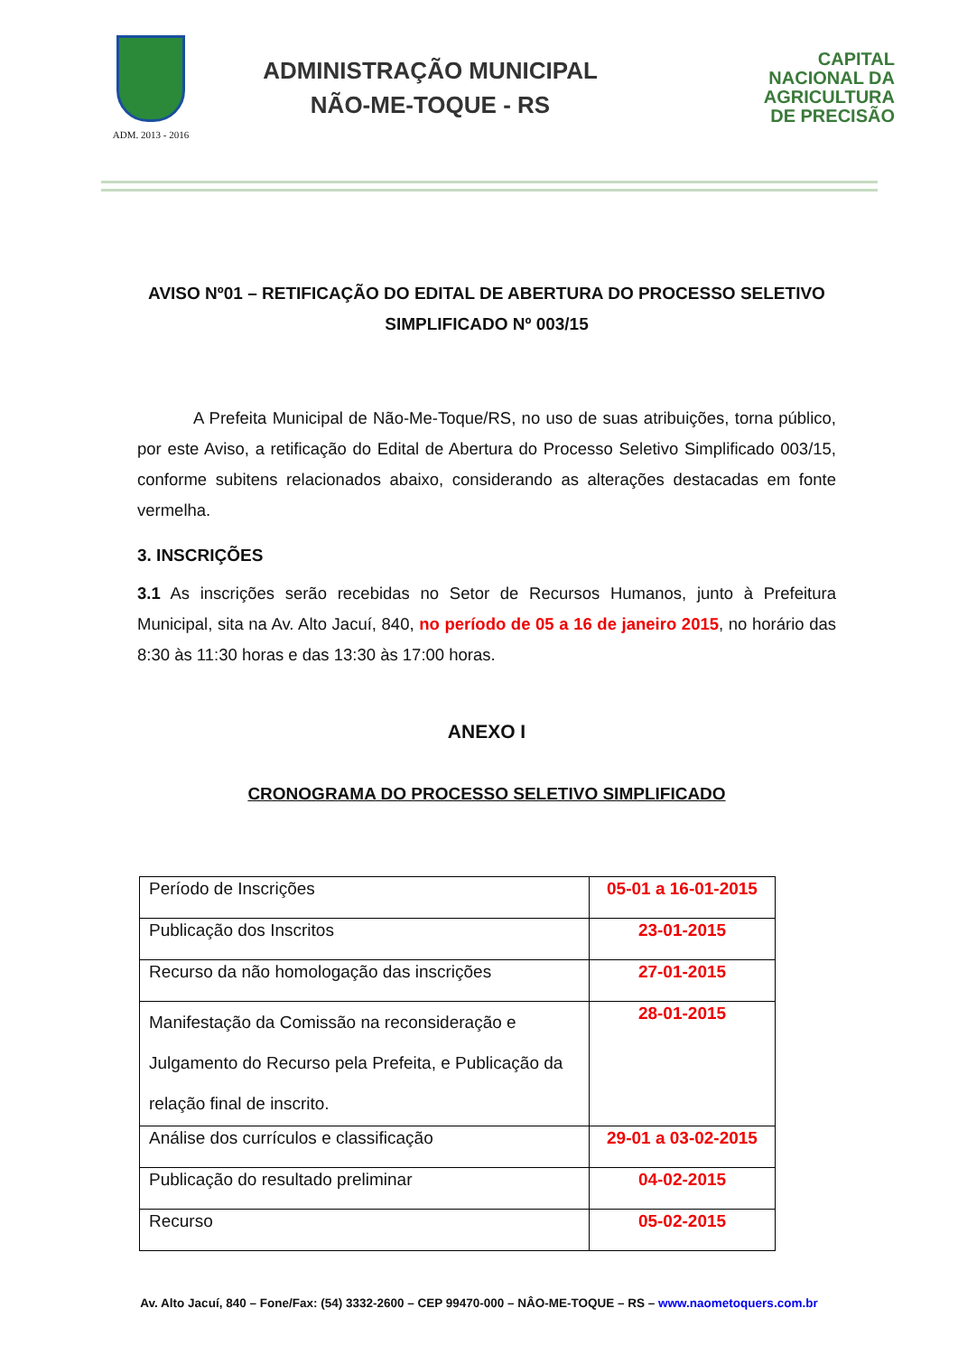ADM. 2013 - 2016
ADMINISTRAÇÃO MUNICIPAL
NÃO-ME-TOQUE - RS
CAPITAL
NACIONAL DA
AGRICULTURA
DE PRECISÃO
AVISO Nº01 – RETIFICAÇÃO DO EDITAL DE ABERTURA DO PROCESSO SELETIVO SIMPLIFICADO Nº 003/15
A Prefeita Municipal de Não-Me-Toque/RS, no uso de suas atribuições, torna público, por este Aviso, a retificação do Edital de Abertura do Processo Seletivo Simplificado 003/15, conforme subitens relacionados abaixo, considerando as alterações destacadas em fonte vermelha.
3. INSCRIÇÕES
3.1 As inscrições serão recebidas no Setor de Recursos Humanos, junto à Prefeitura Municipal, sita na Av. Alto Jacuí, 840, no período de 05 a 16 de janeiro 2015, no horário das 8:30 às 11:30 horas e das 13:30 às 17:00 horas.
ANEXO I
CRONOGRAMA DO PROCESSO SELETIVO SIMPLIFICADO
| Período de Inscrições | 05-01 a 16-01-2015 |
| Publicação dos Inscritos | 23-01-2015 |
| Recurso da não homologação das inscrições | 27-01-2015 |
| Manifestação da Comissão na reconsideração e Julgamento do Recurso pela Prefeita, e Publicação da relação final de inscrito. | 28-01-2015 |
| Análise dos currículos e classificação | 29-01 a 03-02-2015 |
| Publicação do resultado preliminar | 04-02-2015 |
| Recurso | 05-02-2015 |
Av. Alto Jacuí, 840 – Fone/Fax: (54) 3332-2600 – CEP 99470-000 – NÂO-ME-TOQUE – RS – www.naometoquers.com.br